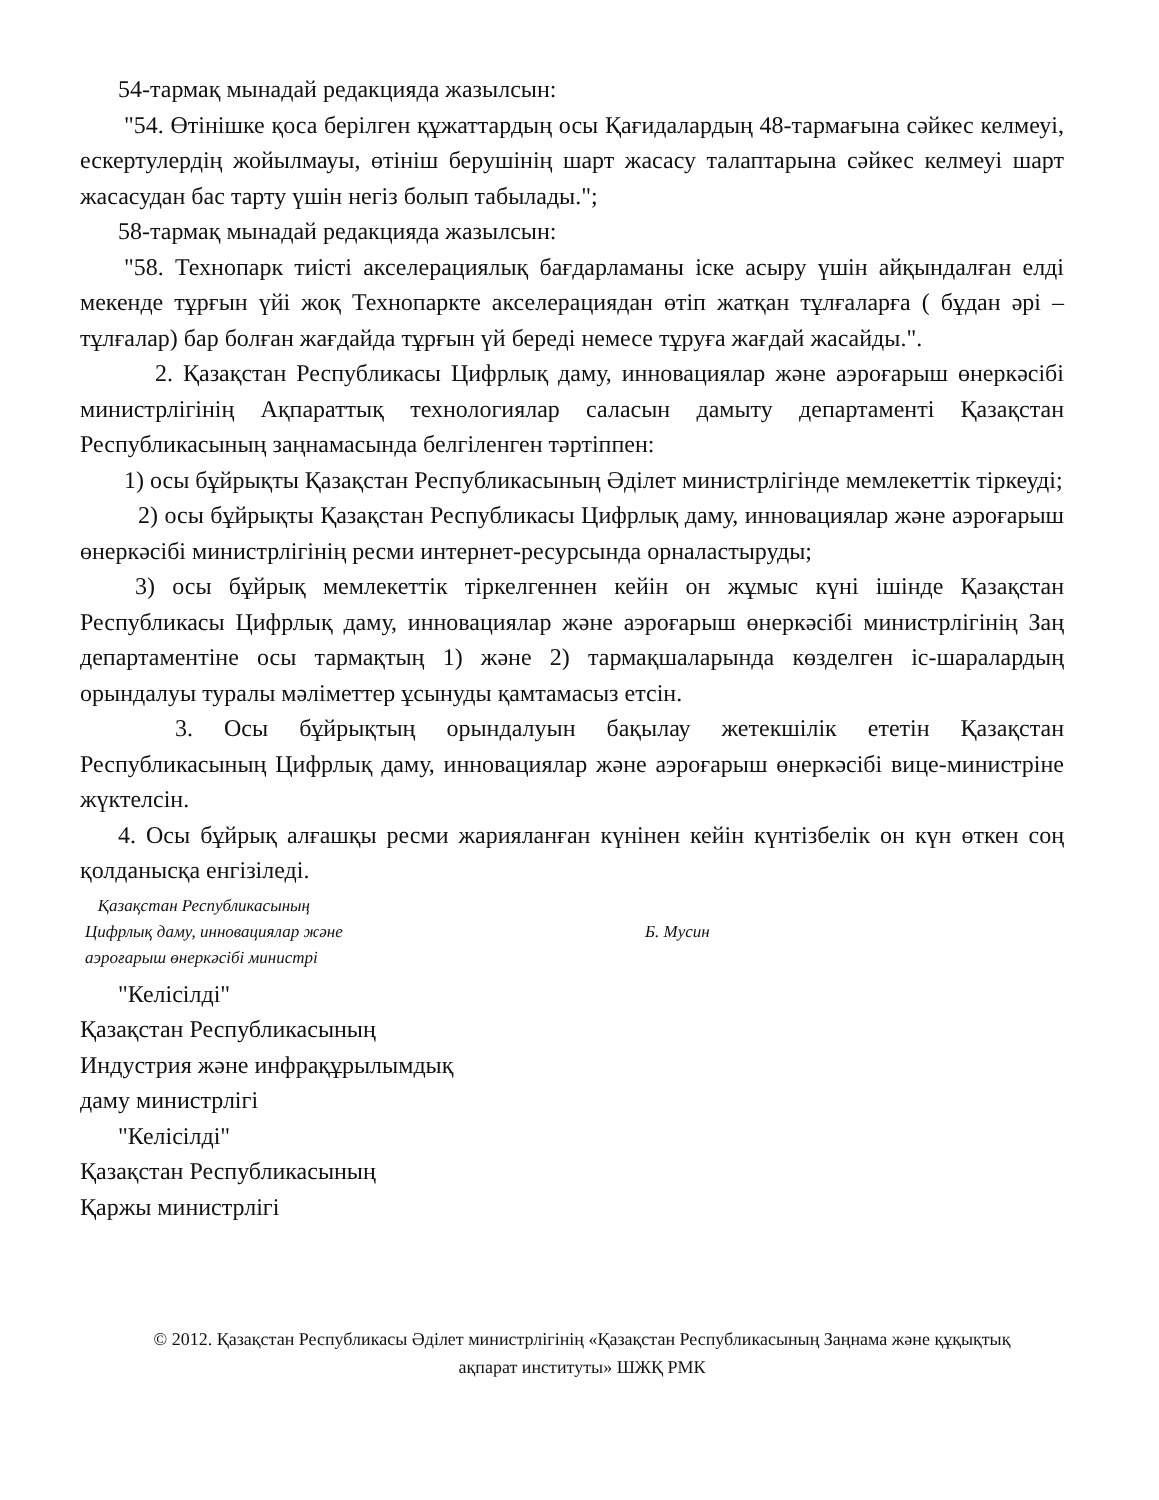54-тармақ мынадай редакцияда жазылсын:
"54. Өтінішке қоса берілген құжаттардың осы Қағидалардың 48-тармағына сәйкес келмеуі, ескертулердің жойылмауы, өтініш берушінің шарт жасасу талаптарына сәйкес келмеуі шарт жасасудан бас тарту үшін негіз болып табылады.";
58-тармақ мынадай редакцияда жазылсын:
"58. Технопарк тиісті акселерациялық бағдарламаны іске асыру үшін айқындалған елді мекенде тұрғын үйі жоқ Технопаркте акселерациядан өтіп жатқан тұлғаларға ( бұдан әрі – тұлғалар) бар болған жағдайда тұрғын үй береді немесе тұруға жағдай жасайды.".
2. Қазақстан Республикасы Цифрлық даму, инновациялар және аэроғарыш өнеркәсібі министрлігінің Ақпараттық технологиялар саласын дамыту департаменті Қазақстан Республикасының заңнамасында белгіленген тәртіппен:
1) осы бұйрықты Қазақстан Республикасының Әділет министрлігінде мемлекеттік тіркеуді;
2) осы бұйрықты Қазақстан Республикасы Цифрлық даму, инновациялар және аэроғарыш өнеркәсібі министрлігінің ресми интернет-ресурсында орналастыруды;
3) осы бұйрық мемлекеттік тіркелгеннен кейін он жұмыс күні ішінде Қазақстан Республикасы Цифрлық даму, инновациялар және аэроғарыш өнеркәсібі министрлігінің Заң департаментіне осы тармақтың 1) және 2) тармақшаларында көзделген іс-шаралардың орындалуы туралы мәліметтер ұсынуды қамтамасыз етсін.
3. Осы бұйрықтың орындалуын бақылау жетекшілік ететін Қазақстан Республикасының Цифрлық даму, инновациялар және аэроғарыш өнеркәсібі вице-министріне жүктелсін.
4. Осы бұйрық алғашқы ресми жарияланған күнінен кейін күнтізбелік он күн өткен соң қолданысқа енгізіледі.
Қазақстан Республикасының
Цифрлық даму, инновациялар және
аэроғарыш өнеркәсібі министрі
Б. Мусин
"Келісілді"
Қазақстан Республикасының
Индустрия және инфрақұрылымдық
даму министрлігі
"Келісілді"
Қазақстан Республикасының
Қаржы министрлігі
© 2012. Қазақстан Республикасы Әділет министрлігінің «Қазақстан Республикасының Заңнама және құқықтық ақпарат институты» ШЖҚ РМК